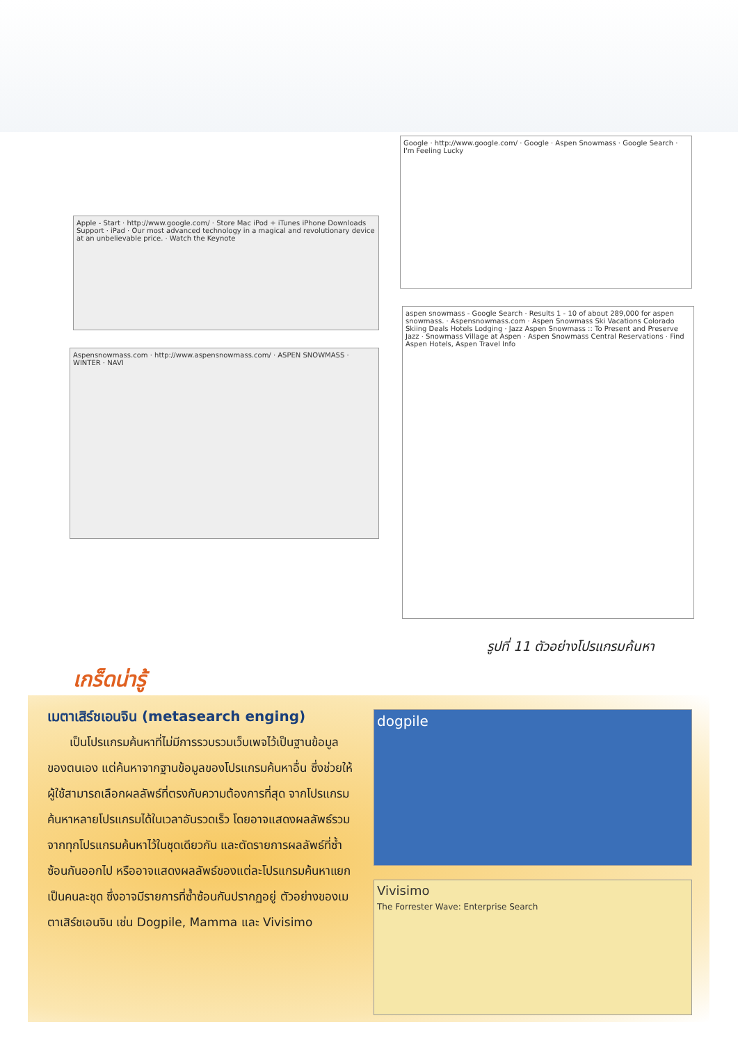Apple - Start · http://www.google.com/ · Store Mac iPod + iTunes iPhone Downloads Support · iPad · Our most advanced technology in a magical and revolutionary device at an unbelievable price. · Watch the Keynote
Aspensnowmass.com · http://www.aspensnowmass.com/ · ASPEN SNOWMASS · WINTER · NAVI
Google · http://www.google.com/ · Google · Aspen Snowmass · Google Search · I'm Feeling Lucky
aspen snowmass - Google Search · Results 1 - 10 of about 289,000 for aspen snowmass. · Aspensnowmass.com · Aspen Snowmass Ski Vacations Colorado Skiing Deals Hotels Lodging · Jazz Aspen Snowmass :: To Present and Preserve Jazz · Snowmass Village at Aspen · Aspen Snowmass Central Reservations · Find Aspen Hotels, Aspen Travel Info
รูปที่ 11 ตัวอย่างโปรแกรมค้นหา
เกร็ดน่ารู้
เมตาเสิร์ชเอนจิน (metasearch enging)
เป็นโปรแกรมค้นหาที่ไม่มีการรวบรวมเว็บเพจไว้เป็นฐานข้อมูลของตนเอง แต่ค้นหาจากฐานข้อมูลของโปรแกรมค้นหาอื่น ซึ่งช่วยให้ผู้ใช้สามารถเลือกผลลัพธ์ที่ตรงกับความต้องการที่สุด จากโปรแกรมค้นหาหลายโปรแกรมได้ในเวลาอันรวดเร็ว โดยอาจแสดงผลลัพธ์รวมจากทุกโปรแกรมค้นหาไว้ในชุดเดียวกัน และตัดรายการผลลัพธ์ที่ซ้ำซ้อนกันออกไป หรืออาจแสดงผลลัพธ์ของแต่ละโปรแกรมค้นหาแยกเป็นคนละชุด ซึ่งอาจมีรายการที่ซ้ำซ้อนกันปรากฏอยู่ ตัวอย่างของเมตาเสิร์ชเอนจิน เช่น Dogpile, Mamma และ Vivisimo
dogpile
Vivisimo
The Forrester Wave: Enterprise Search